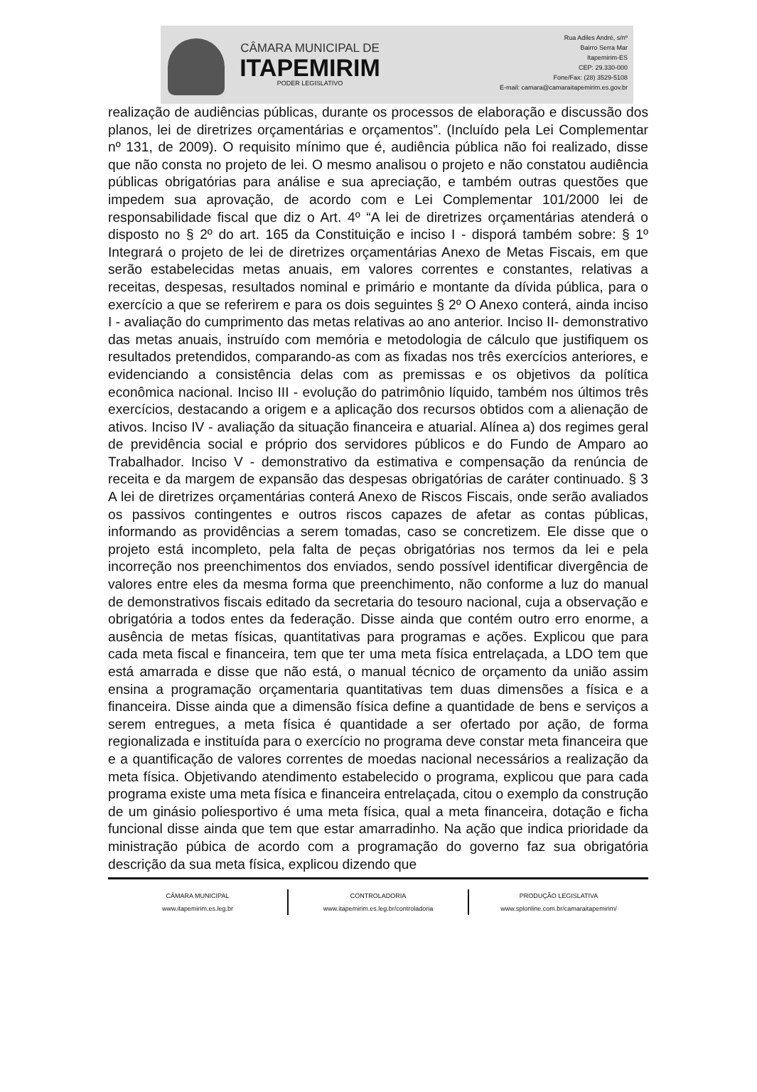CÂMARA MUNICIPAL DE
ITAPEMIRIM
PODER LEGISLATIVO
Rua Adiles André, s/nº
Bairro Serra Mar
Itapemirim-ES
CEP: 29.330-000
Fone/Fax: (28) 3529-5108
E-mail: camara@camaraitapemirim.es.gov.br
realização de audiências públicas, durante os processos de elaboração e discussão dos planos, lei de diretrizes orçamentárias e orçamentos”. (Incluído pela Lei Complementar nº 131, de 2009). O requisito mínimo que é, audiência pública não foi realizado, disse que não consta no projeto de lei. O mesmo analisou o projeto e não constatou audiência públicas obrigatórias para análise e sua apreciação, e também outras questões que impedem sua aprovação, de acordo com e Lei Complementar 101/2000 lei de responsabilidade fiscal que diz o Art. 4º “A lei de diretrizes orçamentárias atenderá o disposto no § 2º do art. 165 da Constituição e inciso I - disporá também sobre: § 1º Integrará o projeto de lei de diretrizes orçamentárias Anexo de Metas Fiscais, em que serão estabelecidas metas anuais, em valores correntes e constantes, relativas a receitas, despesas, resultados nominal e primário e montante da dívida pública, para o exercício a que se referirem e para os dois seguintes § 2º O Anexo conterá, ainda inciso I - avaliação do cumprimento das metas relativas ao ano anterior. Inciso II- demonstrativo das metas anuais, instruído com memória e metodologia de cálculo que justifiquem os resultados pretendidos, comparando-as com as fixadas nos três exercícios anteriores, e evidenciando a consistência delas com as premissas e os objetivos da política econômica nacional. Inciso III - evolução do patrimônio líquido, também nos últimos três exercícios, destacando a origem e a aplicação dos recursos obtidos com a alienação de ativos. Inciso IV - avaliação da situação financeira e atuarial. Alínea a) dos regimes geral de previdência social e próprio dos servidores públicos e do Fundo de Amparo ao Trabalhador. Inciso V - demonstrativo da estimativa e compensação da renúncia de receita e da margem de expansão das despesas obrigatórias de caráter continuado. § 3 A lei de diretrizes orçamentárias conterá Anexo de Riscos Fiscais, onde serão avaliados os passivos contingentes e outros riscos capazes de afetar as contas públicas, informando as providências a serem tomadas, caso se concretizem. Ele disse que o projeto está incompleto, pela falta de peças obrigatórias nos termos da lei e pela incorreção nos preenchimentos dos enviados, sendo possível identificar divergência de valores entre eles da mesma forma que preenchimento, não conforme a luz do manual de demonstrativos fiscais editado da secretaria do tesouro nacional, cuja a observação e obrigatória a todos entes da federação. Disse ainda que contém outro erro enorme, a ausência de metas físicas, quantitativas para programas e ações. Explicou que para cada meta fiscal e financeira, tem que ter uma meta física entrelaçada, a LDO tem que está amarrada e disse que não está, o manual técnico de orçamento da união assim ensina a programação orçamentaria quantitativas tem duas dimensões a física e a financeira. Disse ainda que a dimensão física define a quantidade de bens e serviços a serem entregues, a meta física é quantidade a ser ofertado por ação, de forma regionalizada e instituída para o exercício no programa deve constar meta financeira que e a quantificação de valores correntes de moedas nacional necessários a realização da meta física. Objetivando atendimento estabelecido o programa, explicou que para cada programa existe uma meta física e financeira entrelaçada, citou o exemplo da construção de um ginásio poliesportivo é uma meta física, qual a meta financeira, dotação e ficha funcional disse ainda que tem que estar amarradinho. Na ação que indica prioridade da ministração púbica de acordo com a programação do governo faz sua obrigatória descrição da sua meta física, explicou dizendo que
CÂMARA MUNICIPAL
www.itapemirim.es.leg.br
CONTROLADORIA
www.itapemirim.es.leg.br/controladoria
PRODUÇÃO LEGISLATIVA
www.splonline.com.br/camaraitapemirim/